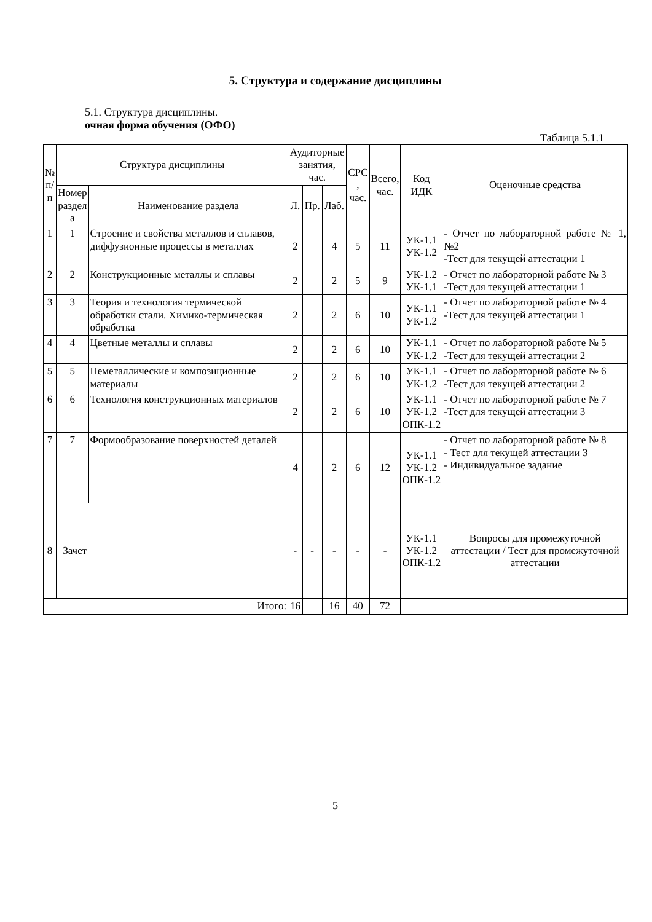5. Структура и содержание дисциплины
5.1. Структура дисциплины.
очная форма обучения (ОФО)
Таблица 5.1.1
| № п/ п | Структура дисциплины | | Аудиторные занятия, час. | | | СРС , час. | Всего, час. | Код ИДК | Оценочные средства |
| --- | --- | --- | --- | --- | --- | --- | --- | --- | --- |
| | Номер раздел а | Наименование раздела | Л. | Пр. | Лаб. | | | | |
| 1 | 1 | Строение и свойства металлов и сплавов, диффузионные процессы в металлах | 2 | | 4 | 5 | 11 | УК-1.1 УК-1.2 | - Отчет по лабораторной работе № 1, №2 -Тест для текущей аттестации 1 |
| 2 | 2 | Конструкционные металлы и сплавы | 2 | | 2 | 5 | 9 | УК-1.2 УК-1.1 | - Отчет по лабораторной работе № 3 -Тест для текущей аттестации 1 |
| 3 | 3 | Теория и технология термической обработки стали. Химико-термическая обработка | 2 | | 2 | 6 | 10 | УК-1.1 УК-1.2 | - Отчет по лабораторной работе № 4 -Тест для текущей аттестации 1 |
| 4 | 4 | Цветные металлы и сплавы | 2 | | 2 | 6 | 10 | УК-1.1 УК-1.2 | - Отчет по лабораторной работе № 5 -Тест для текущей аттестации 2 |
| 5 | 5 | Неметаллические и композиционные материалы | 2 | | 2 | 6 | 10 | УК-1.1 УК-1.2 | - Отчет по лабораторной работе № 6 -Тест для текущей аттестации 2 |
| 6 | 6 | Технология конструкционных материалов | 2 | | 2 | 6 | 10 | УК-1.1 УК-1.2 ОПК-1.2 | - Отчет по лабораторной работе № 7 -Тест для текущей аттестации 3 |
| 7 | 7 | Формообразование поверхностей деталей | 4 | | 2 | 6 | 12 | УК-1.1 УК-1.2 ОПК-1.2 | - Отчет по лабораторной работе № 8 - Тест для текущей аттестации 3 - Индивидуальное задание |
| 8 | Зачет | | - | - | - | - | - | УК-1.1 УК-1.2 ОПК-1.2 | Вопросы для промежуточной аттестации / Тест для промежуточной аттестации |
| Итого: | | | 16 | | 16 | 40 | 72 | | |
5